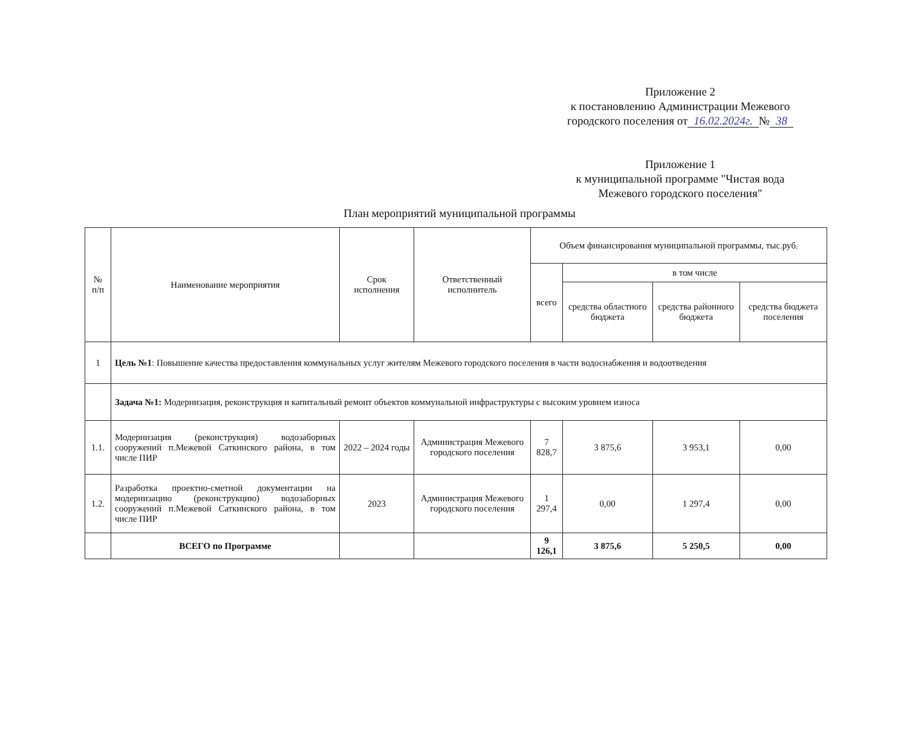Приложение 2
к постановлению Администрации Межевого
городского поселения от 16.02.2024г. № 38
Приложение 1
к муниципальной программе "Чистая вода
Межевого городского поселения"
План мероприятий муниципальной программы
| № п/п | Наименование мероприятия | Срок исполнения | Ответственный исполнитель | Объем финансирования муниципальной программы, тыс.руб. | | | |
| --- | --- | --- | --- | --- | --- | --- | --- |
| | | | | всего | в том числе | | |
| | | | | | средства областного бюджета | средства районного бюджета | средства бюджета поселения |
| 1 | Цель №1 : Повышение качества предоставления коммунальных услуг жителям Межевого городского поселения в части водоснабжения и водоотведения | | | | | | |
| | Задача №1: Модернизация, реконструкция и капитальный ремонт объектов коммунальной инфраструктуры с высоким уровнем износа | | | | | | |
| 1.1. | Модернизация (реконструкция) водозаборных сооружений п.Межевой Саткинского района, в том числе ПИР | 2022 – 2024 годы | Администрация Межевого городского поселения | 7 828,7 | 3 875,6 | 3 953,1 | 0,00 |
| 1.2. | Разработка проектно-сметной документации на модернизацию (реконструкцию) водозаборных сооружений п.Межевой Саткинского района, в том числе ПИР | 2023 | Администрация Межевого городского поселения | 1 297,4 | 0,00 | 1 297,4 | 0,00 |
| | ВСЕГО по Программе | | | 9 126,1 | 3 875,6 | 5 250,5 | 0,00 |